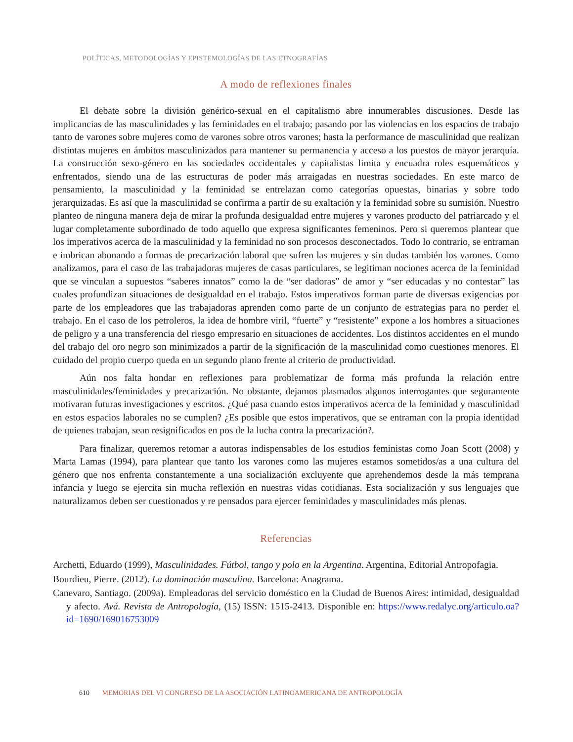POLÍTICAS, METODOLOGÍAS Y EPISTEMOLOGÍAS DE LAS ETNOGRAFÍAS
A modo de reflexiones finales
El debate sobre la división genérico-sexual en el capitalismo abre innumerables discusiones. Desde las implicancias de las masculinidades y las feminidades en el trabajo; pasando por las violencias en los espacios de trabajo tanto de varones sobre mujeres como de varones sobre otros varones; hasta la performance de masculinidad que realizan distintas mujeres en ámbitos masculinizados para mantener su permanencia y acceso a los puestos de mayor jerarquía. La construcción sexo-género en las sociedades occidentales y capitalistas limita y encuadra roles esquemáticos y enfrentados, siendo una de las estructuras de poder más arraigadas en nuestras sociedades. En este marco de pensamiento, la masculinidad y la feminidad se entrelazan como categorías opuestas, binarias y sobre todo jerarquizadas. Es así que la masculinidad se confirma a partir de su exaltación y la feminidad sobre su sumisión. Nuestro planteo de ninguna manera deja de mirar la profunda desigualdad entre mujeres y varones producto del patriarcado y el lugar completamente subordinado de todo aquello que expresa significantes femeninos. Pero si queremos plantear que los imperativos acerca de la masculinidad y la feminidad no son procesos desconectados. Todo lo contrario, se entraman e imbrican abonando a formas de precarización laboral que sufren las mujeres y sin dudas también los varones. Como analizamos, para el caso de las trabajadoras mujeres de casas particulares, se legitiman nociones acerca de la feminidad que se vinculan a supuestos “saberes innatos” como la de “ser dadoras” de amor y “ser educadas y no contestar” las cuales profundizan situaciones de desigualdad en el trabajo. Estos imperativos forman parte de diversas exigencias por parte de los empleadores que las trabajadoras aprenden como parte de un conjunto de estrategias para no perder el trabajo. En el caso de los petroleros, la idea de hombre viril, “fuerte” y “resistente” expone a los hombres a situaciones de peligro y a una transferencia del riesgo empresario en situaciones de accidentes. Los distintos accidentes en el mundo del trabajo del oro negro son minimizados a partir de la significación de la masculinidad como cuestiones menores. El cuidado del propio cuerpo queda en un segundo plano frente al criterio de productividad.
Aún nos falta hondar en reflexiones para problematizar de forma más profunda la relación entre masculinidades/feminidades y precarización. No obstante, dejamos plasmados algunos interrogantes que seguramente motivaran futuras investigaciones y escritos. ¿Qué pasa cuando estos imperativos acerca de la feminidad y masculinidad en estos espacios laborales no se cumplen? ¿Es posible que estos imperativos, que se entraman con la propia identidad de quienes trabajan, sean resignificados en pos de la lucha contra la precarización?.
Para finalizar, queremos retomar a autoras indispensables de los estudios feministas como Joan Scott (2008) y Marta Lamas (1994), para plantear que tanto los varones como las mujeres estamos sometidos/as a una cultura del género que nos enfrenta constantemente a una socialización excluyente que aprehendemos desde la más temprana infancia y luego se ejercita sin mucha reflexión en nuestras vidas cotidianas. Esta socialización y sus lenguajes que naturalizamos deben ser cuestionados y re pensados para ejercer feminidades y masculinidades más plenas.
Referencias
Archetti, Eduardo (1999), Masculinidades. Fútbol, tango y polo en la Argentina. Argentina, Editorial Antropofagia.
Bourdieu, Pierre. (2012). La dominación masculina. Barcelona: Anagrama.
Canevaro, Santiago. (2009a). Empleadoras del servicio doméstico en la Ciudad de Buenos Aires: intimidad, desigualdad y afecto. Avá. Revista de Antropología, (15) ISSN: 1515-2413. Disponible en: https://www.redalyc.org/articulo.oa?id=1690/169016753009
610 MEMORIAS DEL VI CONGRESO DE LA ASOCIACIÓN LATINOAMERICANA DE ANTROPOLOGÍA